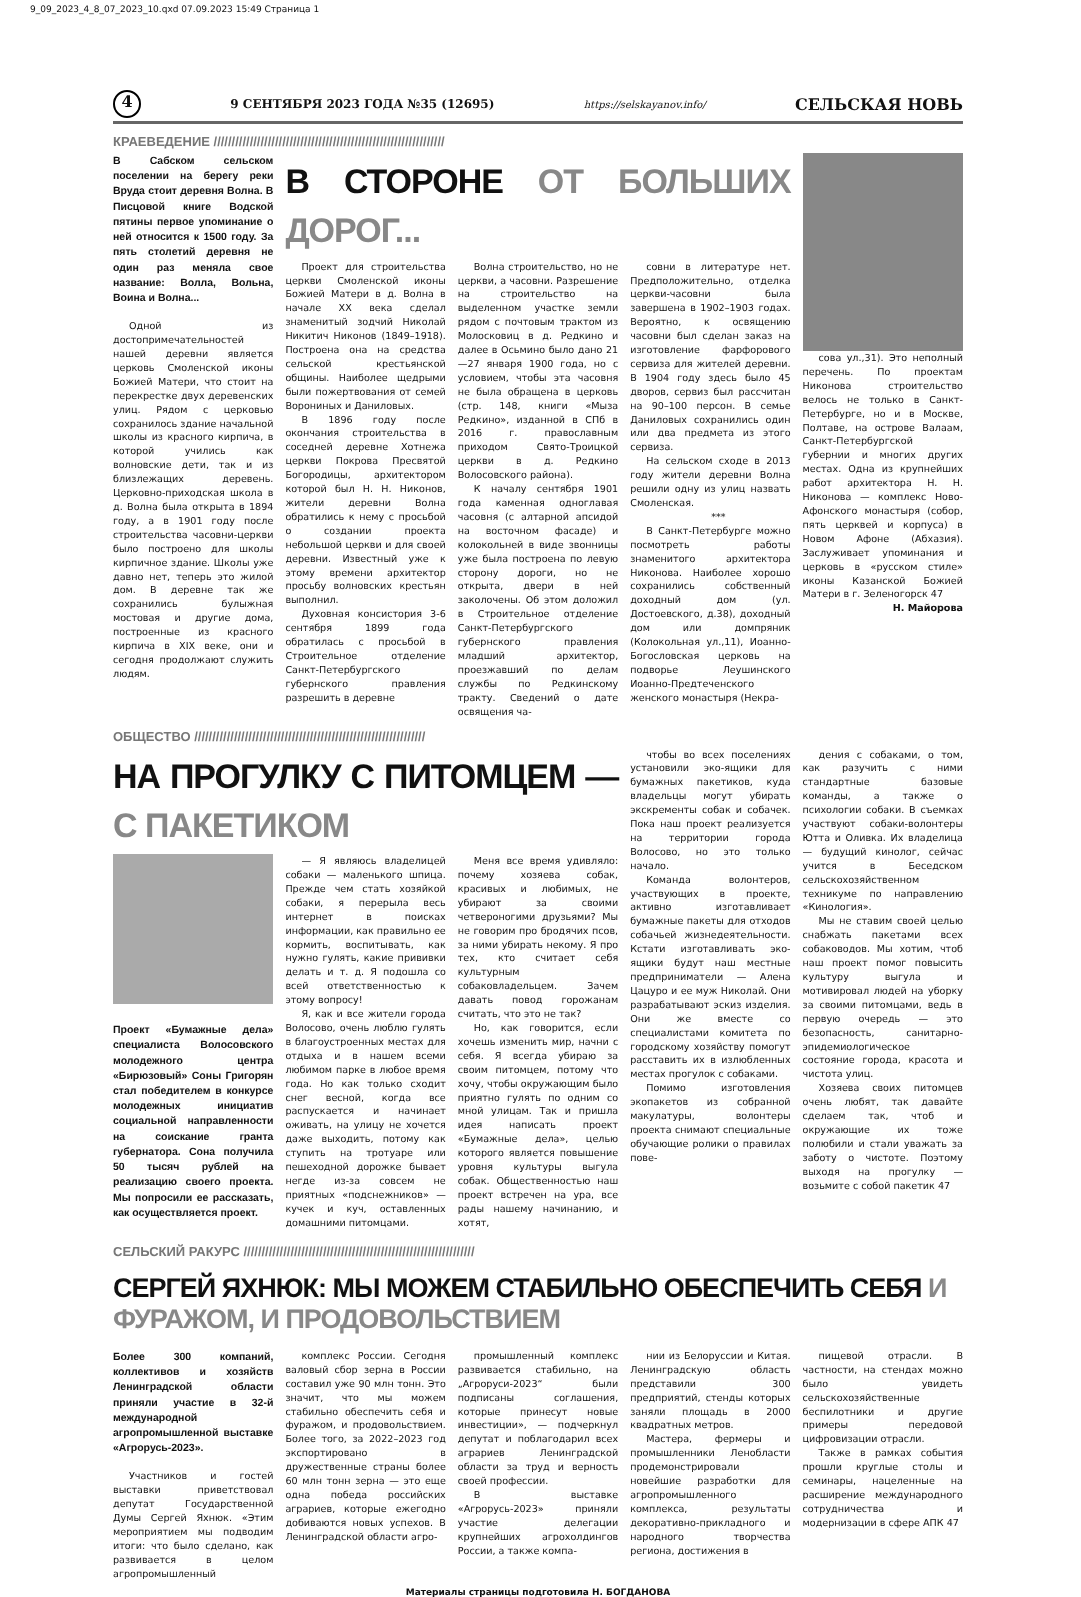9_09_2023_4_8_07_2023_10.qxd 07.09.2023 15:49 Страница 1
4 9 СЕНТЯБРЯ 2023 ГОДА №35 (12695) https://selskayanov.info/ СЕЛЬСКАЯ НОВЬ
КРАЕВЕДЕНИЕ ////////////////////////////////////////////////////////////////
В Сабском сельском поселении на берегу реки Вруда стоит деревня Волна. В Писцовой книге Водской пятины первое упоминание о ней относится к 1500 году. За пять столетий деревня не один раз меняла свое название: Волла, Вольна, Воина и Волна...
Одной из достопримечательностей нашей деревни является церковь Смоленской иконы Божией Матери, что стоит на перекрестке двух деревенских улиц. Рядом с церковью сохранилось здание начальной школы из красного кирпича, в которой учились как волновские дети, так и из близлежащих деревень. Церковно-приходская школа в д. Волна была открыта в 1894 году, а в 1901 году после строительства часовни-церкви было построено для школы кирпичное здание. Школы уже давно нет, теперь это жилой дом. В деревне так же сохранились булыжная мостовая и другие дома, построенные из красного кирпича в XIX веке, они и сегодня продолжают служить людям.
В СТОРОНЕ ОТ БОЛЬШИХ ДОРОГ...
Проект для строительства церкви Смоленской иконы Божией Матери в д. Волна в начале XX века сделал знаменитый зодчий Николай Никитич Никонов (1849–1918). Построена она на средства сельской крестьянской общины. Наиболее щедрыми были пожертвования от семей Ворониных и Даниловых.
В 1896 году после окончания строительства в соседней деревне Хотнежа церкви Покрова Пресвятой Богородицы, архитектором которой был Н. Н. Никонов, жители деревни Волна обратились к нему с просьбой о создании проекта небольшой церкви и для своей деревни. Известный уже к этому времени архитектор просьбу волновских крестьян выполнил.
Духовная консистория 3-6 сентября 1899 года обратилась с просьбой в Строительное отделение Санкт-Петербургского губернского правления разрешить в деревне
Волна строительство, но не церкви, а часовни. Разрешение на строительство на выделенном участке земли рядом с почтовым трактом из Молосковиц в д. Редкино и далее в Осьмино было дано 21—27 января 1900 года, но с условием, чтобы эта часовня не была обращена в церковь (стр. 148, книги «Мыза Редкино», изданной в СПб в 2016 г. православным приходом Свято-Троицкой церкви в д. Редкино Волосовского района).
К началу сентября 1901 года каменная одноглавая часовня (с алтарной апсидой на восточном фасаде) и колокольней в виде звонницы уже была построена по левую сторону дороги, но не открыта, двери в ней заколочены. Об этом доложил в Строительное отделение Санкт-Петербургского губернского правления младший архитектор, проезжавший по делам службы по Редкинскому тракту. Сведений о дате освящения ча-
совни в литературе нет. Предположительно, отделка церкви-часовни была завершена в 1902–1903 годах. Вероятно, к освящению часовни был сделан заказ на изготовление фарфорового сервиза для жителей деревни. В 1904 году здесь было 45 дворов, сервиз был рассчитан на 90–100 персон. В семье Даниловых сохранились один или два предмета из этого сервиза.
На сельском сходе в 2013 году жители деревни Волна решили одну из улиц назвать Смоленская.
***
В Санкт-Петербурге можно посмотреть работы знаменитого архитектора Никонова. Наиболее хорошо сохранились собственный доходный дом (ул. Достоевского, д.38), доходный дом или домпряник (Колокольная ул.,11), Иоанно-Богословская церковь на подворье Леушинского Иоанно-Предтеченского женского монастыря (Некра-
сова ул.,31). Это неполный перечень. По проектам Никонова строительство велось не только в Санкт-Петербурге, но и в Москве, Полтаве, на острове Валаам, Санкт-Петербургской губернии и многих других местах. Одна из крупнейших работ архитектора Н. Н. Никонова — комплекс Ново-Афонского монастыря (собор, пять церквей и корпуса) в Новом Афоне (Абхазия). Заслуживает упоминания и церковь в «русском стиле» иконы Казанской Божией Матери в г. Зеленогорск 47
Н. Майорова
ОБЩЕСТВО ////////////////////////////////////////////////////////////////
НА ПРОГУЛКУ С ПИТОМЦЕМ — С ПАКЕТИКОМ
Проект «Бумажные дела» специалиста Волосовского молодежного центра «Бирюзовый» Соны Григорян стал победителем в конкурсе молодежных инициатив социальной направленности на соискание гранта губернатора. Сона получила 50 тысяч рублей на реализацию своего проекта. Мы попросили ее рассказать, как осуществляется проект.
— Я являюсь владелицей собаки — маленького шпица. Прежде чем стать хозяйкой собаки, я перерыла весь интернет в поисках информации, как правильно ее кормить, воспитывать, как нужно гулять, какие прививки делать и т. д. Я подошла со всей ответственностью к этому вопросу!
Я, как и все жители города Волосово, очень люблю гулять в благоустроенных местах для отдыха и в нашем всеми любимом парке в любое время года. Но как только сходит снег весной, когда все распускается и начинает оживать, на улицу не хочется даже выходить, потому как ступить на тротуаре или пешеходной дорожке бывает негде из-за совсем не приятных «подснежников» — кучек и куч, оставленных домашними питомцами.
Меня все время удивляло: почему хозяева собак, красивых и любимых, не убирают за своими четвероногими друзьями? Мы не говорим про бродячих псов, за ними убирать некому. Я про тех, кто считает себя культурным собаковладельцем. Зачем давать повод горожанам считать, что это не так?
Но, как говорится, если хочешь изменить мир, начни с себя. Я всегда убираю за своим питомцем, потому что хочу, чтобы окружающим было приятно гулять по одним со мной улицам. Так и пришла идея написать проект «Бумажные дела», целью которого является повышение уровня культуры выгула собак. Общественностью наш проект встречен на ура, все рады нашему начинанию, и хотят,
чтобы во всех поселениях установили эко-ящики для бумажных пакетиков, куда владельцы могут убирать экскременты собак и собачек. Пока наш проект реализуется на территории города Волосово, но это только начало.
Команда волонтеров, участвующих в проекте, активно изготавливает бумажные пакеты для отходов собачьей жизнедеятельности. Кстати изготавливать эко-ящики будут наш местные предприниматели — Алена Цацуро и ее муж Николай. Они разрабатывают эскиз изделия. Они же вместе со специалистами комитета по городскому хозяйству помогут расставить их в излюбленных местах прогулок с собаками.
Помимо изготовления экопакетов из собранной макулатуры, волонтеры проекта снимают специальные обучающие ролики о правилах пове-
дения с собаками, о том, как разучить с ними стандартные базовые команды, а также о психологии собаки. В съемках участвуют собаки-волонтеры Ютта и Оливка. Их владелица — будущий кинолог, сейчас учится в Беседском сельскохозяйственном техникуме по направлению «Кинология».
Мы не ставим своей целью снабжать пакетами всех собаководов. Мы хотим, чтоб наш проект помог повысить культуру выгула и мотивировал людей на уборку за своими питомцами, ведь в первую очередь — это безопасность, санитарно-эпидемиологическое состояние города, красота и чистота улиц.
Хозяева своих питомцев очень любят, так давайте сделаем так, чтоб и окружающие их тоже полюбили и стали уважать за заботу о чистоте. Поэтому выходя на прогулку — возьмите с собой пакетик 47
СЕЛЬСКИЙ РАКУРС ////////////////////////////////////////////////////////////////
СЕРГЕЙ ЯХНЮК: МЫ МОЖЕМ СТАБИЛЬНО ОБЕСПЕЧИТЬ СЕБЯ И ФУРАЖОМ, И ПРОДОВОЛЬСТВИЕМ
Более 300 компаний, коллективов и хозяйств Ленинградской области приняли участие в 32-й международной агропромышленной выставке «Агрорусь-2023».
Участников и гостей выставки приветствовал депутат Государственной Думы Сергей Яхнюк. «Этим мероприятием мы подводим итоги: что было сделано, как развивается в целом агропромышленный
комплекс России. Сегодня валовый сбор зерна в России составил уже 90 млн тонн. Это значит, что мы можем стабильно обеспечить себя и фуражом, и продовольствием. Более того, за 2022–2023 год экспортировано в дружественные страны более 60 млн тонн зерна — это еще одна победа российских аграриев, которые ежегодно добиваются новых успехов. В Ленинградской области агро-
промышленный комплекс развивается стабильно, на „Агроруси-2023“ были подписаны соглашения, которые принесут новые инвестиции», — подчеркнул депутат и поблагодарил всех аграриев Ленинградской области за труд и верность своей профессии.
В выставке «Агрорусь-2023» приняли участие делегации крупнейших агрохолдингов России, а также компа-
нии из Белоруссии и Китая. Ленинградскую область представили 300 предприятий, стенды которых заняли площадь в 2000 квадратных метров.
Мастера, фермеры и промышленники Ленобласти продемонстрировали новейшие разработки для агропромышленного комплекса, результаты декоративно-прикладного и народного творчества региона, достижения в
пищевой отрасли. В частности, на стендах можно было увидеть сельскохозяйственные беспилотники и другие примеры передовой цифровизации отрасли.
Также в рамках события прошли круглые столы и семинары, нацеленные на расширение международного сотрудничества и модернизации в сфере АПК 47
Материалы страницы подготовила Н. БОГДАНОВА